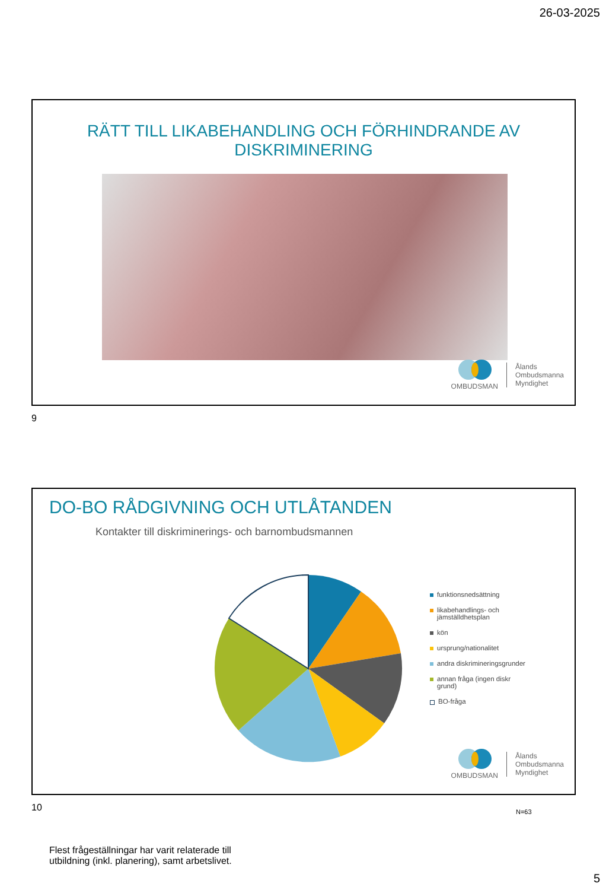26-03-2025
RÄTT TILL LIKABEHANDLING OCH FÖRHINDRANDE AV DISKRIMINERING
OMBUDSMAN
Ålands
Ombudsmanna
Myndighet
9
DO-BO RÅDGIVNING OCH UTLÅTANDEN
Kontakter till diskriminerings- och barnombudsmannen
funktionsnedsättning
likabehandlings- och
jämställdhetsplan
kön
ursprung/nationalitet
andra diskrimineringsgrunder
annan fråga (ingen diskr
grund)
BO-fråga
N=63
Flest frågeställningar har varit relaterade till
utbildning (inkl. planering), samt arbetslivet.
OMBUDSMAN
Ålands
Ombudsmanna
Myndighet
10
5